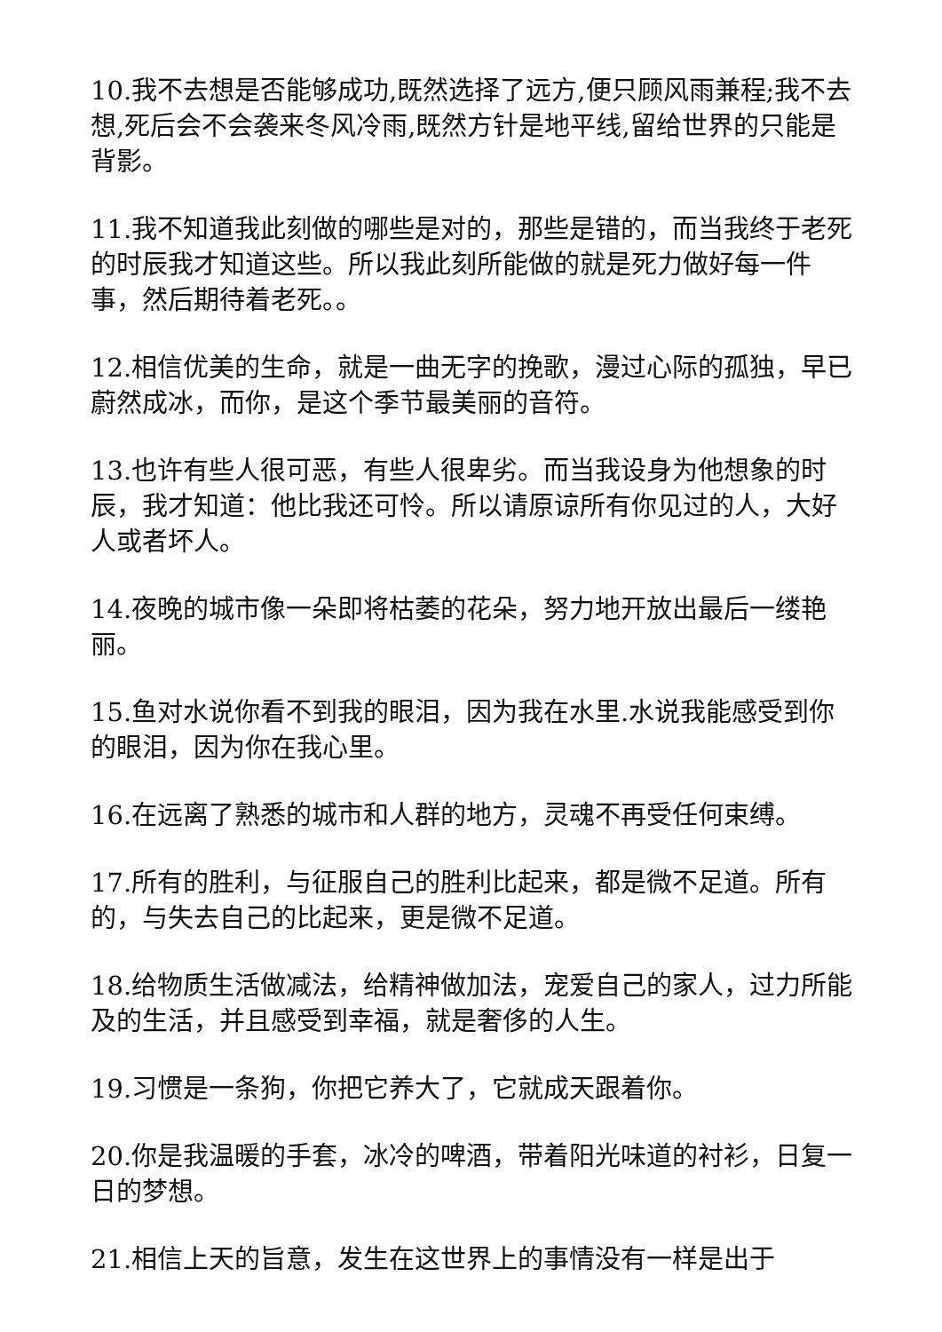10.我不去想是否能够成功,既然选择了远方,便只顾风雨兼程;我不去想,死后会不会袭来冬风冷雨,既然方针是地平线,留给世界的只能是背影。
11.我不知道我此刻做的哪些是对的，那些是错的，而当我终于老死的时辰我才知道这些。所以我此刻所能做的就是死力做好每一件事，然后期待着老死。。
12.相信优美的生命，就是一曲无字的挽歌，漫过心际的孤独，早已蔚然成冰，而你，是这个季节最美丽的音符。
13.也许有些人很可恶，有些人很卑劣。而当我设身为他想象的时辰，我才知道：他比我还可怜。所以请原谅所有你见过的人，大好人或者坏人。
14.夜晚的城市像一朵即将枯萎的花朵，努力地开放出最后一缕艳丽。
15.鱼对水说你看不到我的眼泪，因为我在水里.水说我能感受到你的眼泪，因为你在我心里。
16.在远离了熟悉的城市和人群的地方，灵魂不再受任何束缚。
17.所有的胜利，与征服自己的胜利比起来，都是微不足道。所有的，与失去自己的比起来，更是微不足道。
18.给物质生活做减法，给精神做加法，宠爱自己的家人，过力所能及的生活，并且感受到幸福，就是奢侈的人生。
19.习惯是一条狗，你把它养大了，它就成天跟着你。
20.你是我温暖的手套，冰冷的啤酒，带着阳光味道的衬衫，日复一日的梦想。
21.相信上天的旨意，发生在这世界上的事情没有一样是出于